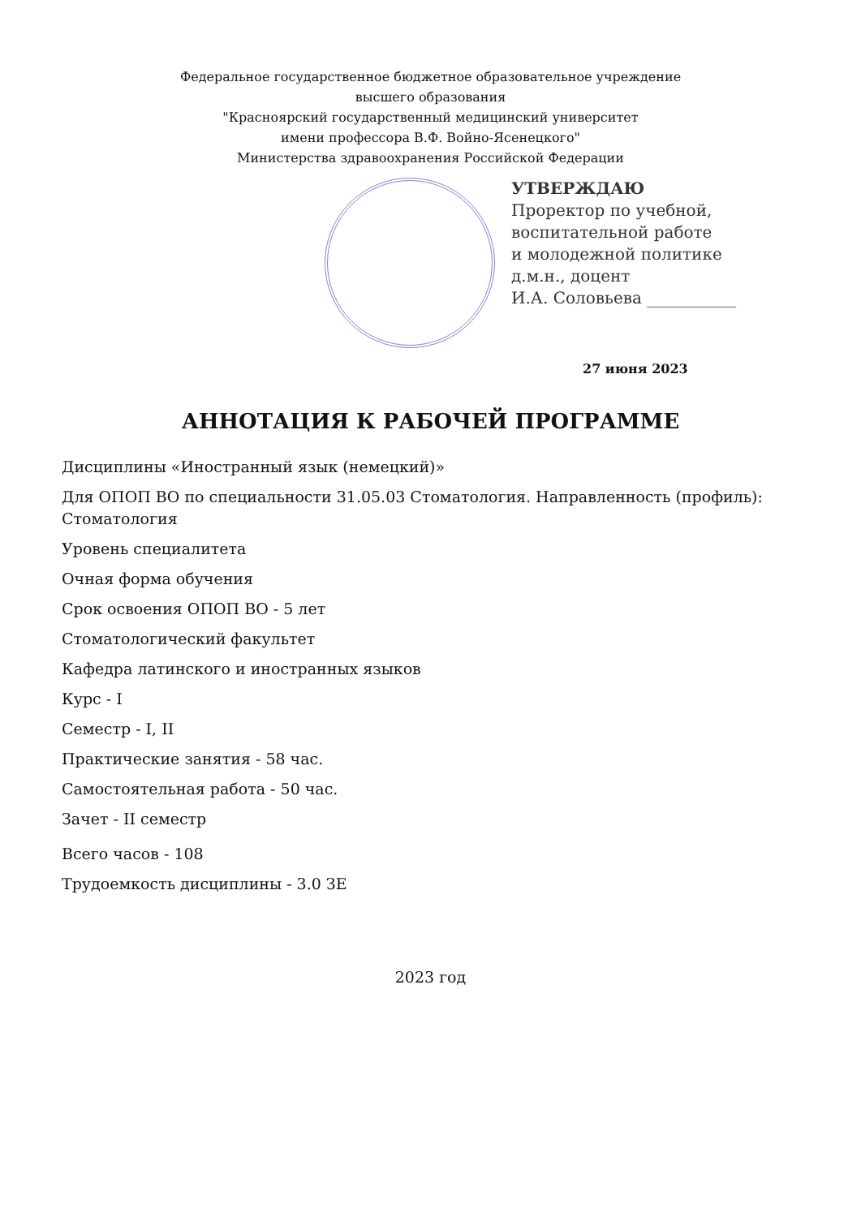Федеральное государственное бюджетное образовательное учреждение
высшего образования
"Красноярский государственный медицинский университет
имени профессора В.Ф. Войно-Ясенецкого"
Министерства здравоохранения Российской Федерации
УТВЕРЖДАЮ
Проректор по учебной,
воспитательной работе
и молодежной политике
д.м.н., доцент
И.А. Соловьева ___________
27 июня 2023
АННОТАЦИЯ К РАБОЧЕЙ ПРОГРАММЕ
Дисциплины «Иностранный язык (немецкий)»
Для ОПОП ВО по специальности 31.05.03 Стоматология. Направленность (профиль): Стоматология
Уровень специалитета
Очная форма обучения
Срок освоения ОПОП ВО - 5 лет
Стоматологический факультет
Кафедра латинского и иностранных языков
Курс - I
Семестр - I, II
Практические занятия - 58 час.
Самостоятельная работа - 50 час.
Зачет - II семестр
Всего часов - 108
Трудоемкость дисциплины - 3.0 ЗЕ
2023 год